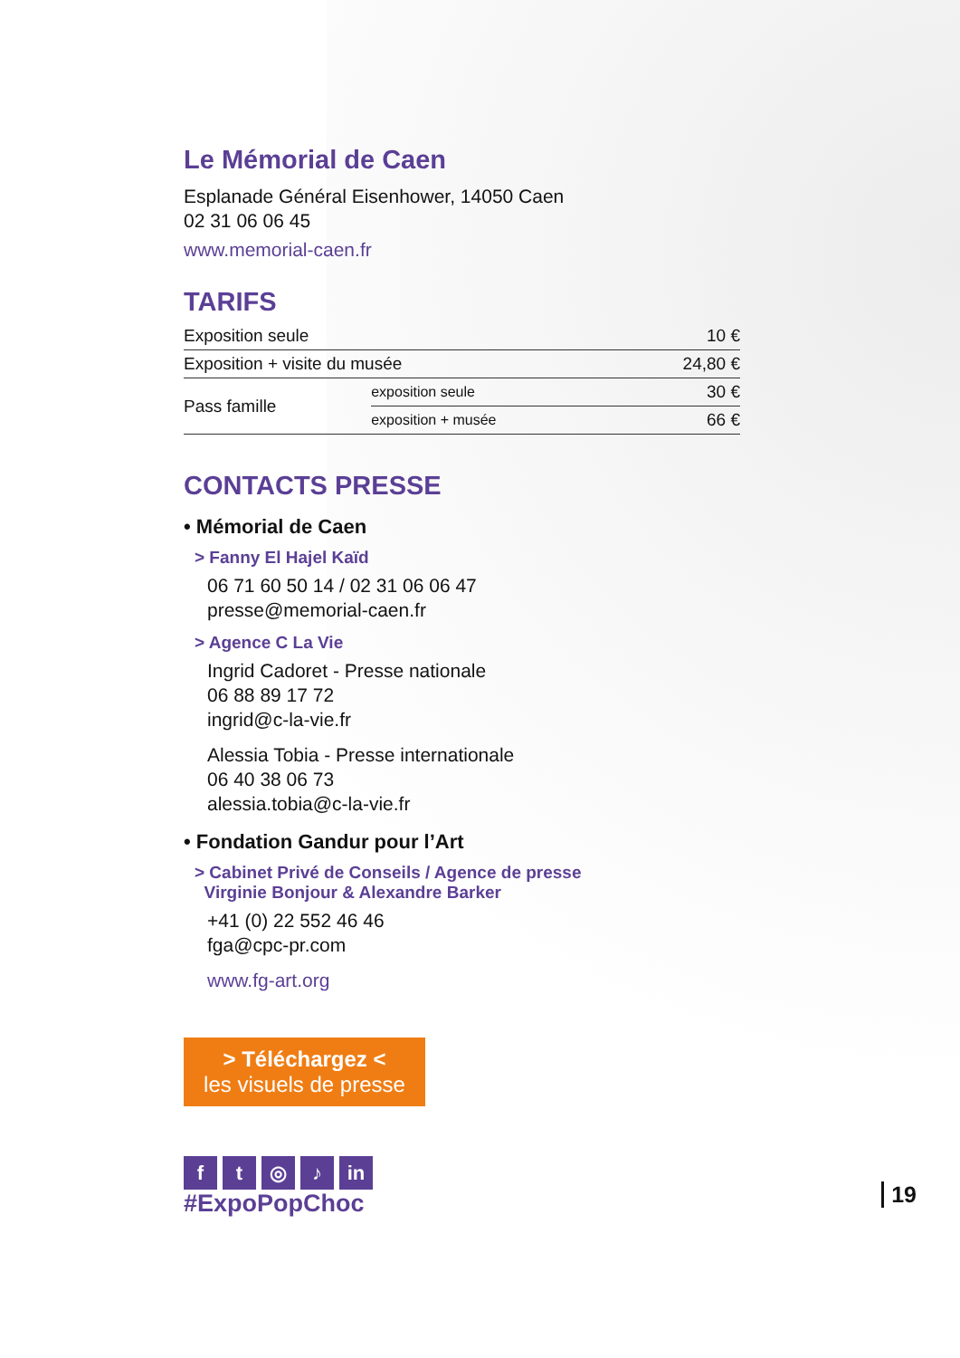Le Mémorial de Caen
Esplanade Général Eisenhower, 14050 Caen
02 31 06 06 45
www.memorial-caen.fr
TARIFS
| Exposition seule | | 10 € |
| Exposition + visite du musée | | 24,80 € |
| Pass famille | exposition seule | 30 € |
| | exposition + musée | 66 € |
CONTACTS PRESSE
• Mémorial de Caen
> Fanny El Hajel Kaïd
06 71 60 50 14 / 02 31 06 06 47
presse@memorial-caen.fr
> Agence C La Vie
Ingrid Cadoret - Presse nationale
06 88 89 17 72
ingrid@c-la-vie.fr
Alessia Tobia - Presse internationale
06 40 38 06 73
alessia.tobia@c-la-vie.fr
• Fondation Gandur pour l’Art
> Cabinet Privé de Conseils / Agence de presse
Virginie Bonjour & Alexandre Barker
+41 (0) 22 552 46 46
fga@cpc-pr.com
www.fg-art.org
> Téléchargez <
les visuels de presse
ft ◎ ♪ in
#ExpoPopChoc
19